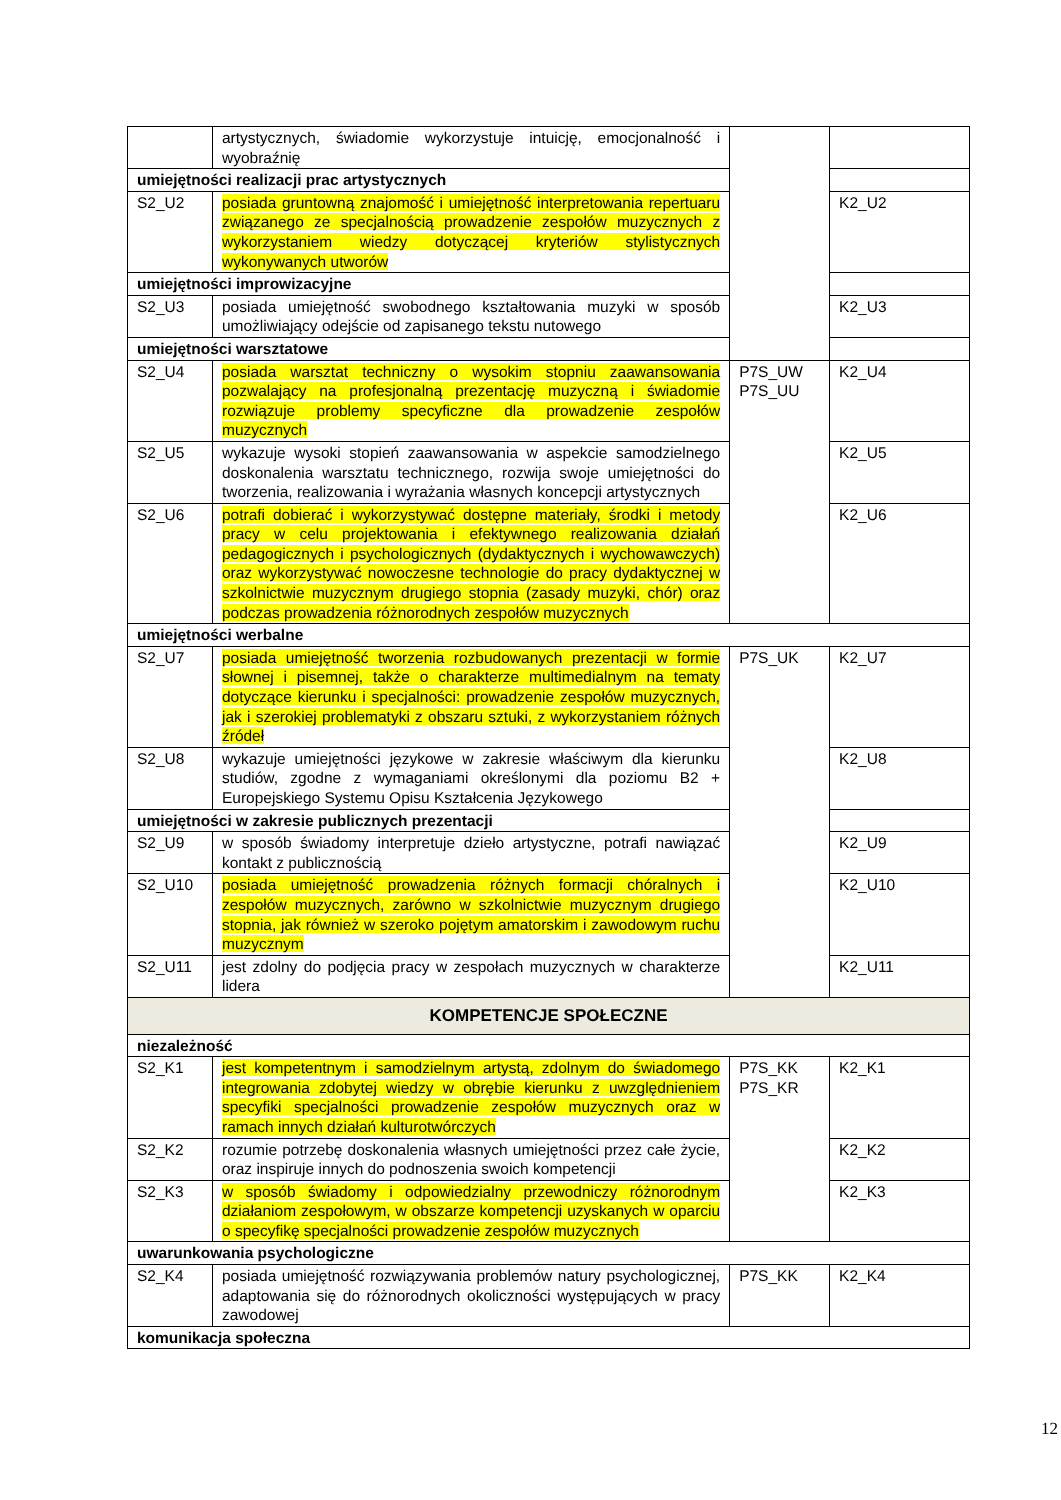| | artystycznych, świadomie wykorzystuje intuicję, emocjonalność i wyobraźnię | | |
| umiejętności realizacji prac artystycznych | | | |
| S2_U2 | posiada gruntowną znajomość i umiejętność interpretowania repertuaru związanego ze specjalnością prowadzenie zespołów muzycznych z wykorzystaniem wiedzy dotyczącej kryteriów stylistycznych wykonywanych utworów | | K2_U2 |
| umiejętności improwizacyjne | | | |
| S2_U3 | posiada umiejętność swobodnego kształtowania muzyki w sposób umożliwiający odejście od zapisanego tekstu nutowego | | K2_U3 |
| umiejętności warsztatowe | | | |
| S2_U4 | posiada warsztat techniczny o wysokim stopniu zaawansowania pozwalający na profesjonalną prezentację muzyczną i świadomie rozwiązuje problemy specyficzne dla prowadzenie zespołów muzycznych | P7S_UW P7S_UU | K2_U4 |
| S2_U5 | wykazuje wysoki stopień zaawansowania w aspekcie samodzielnego doskonalenia warsztatu technicznego, rozwija swoje umiejętności do tworzenia, realizowania i wyrażania własnych koncepcji artystycznych | | K2_U5 |
| S2_U6 | potrafi dobierać i wykorzystywać dostępne materiały, środki i metody pracy w celu projektowania i efektywnego realizowania działań pedagogicznych i psychologicznych (dydaktycznych i wychowawczych) oraz wykorzystywać nowoczesne technologie do pracy dydaktycznej w szkolnictwie muzycznym drugiego stopnia (zasady muzyki, chór) oraz podczas prowadzenia różnorodnych zespołów muzycznych | | K2_U6 |
| umiejętności werbalne | | | |
| S2_U7 | posiada umiejętność tworzenia rozbudowanych prezentacji w formie słownej i pisemnej, także o charakterze multimedialnym na tematy dotyczące kierunku i specjalności: prowadzenie zespołów muzycznych, jak i szerokiej problematyki z obszaru sztuki, z wykorzystaniem różnych źródeł | P7S_UK | K2_U7 |
| S2_U8 | wykazuje umiejętności językowe w zakresie właściwym dla kierunku studiów, zgodne z wymaganiami określonymi dla poziomu B2 + Europejskiego Systemu Opisu Kształcenia Językowego | | K2_U8 |
| umiejętności w zakresie publicznych prezentacji | | | |
| S2_U9 | w sposób świadomy interpretuje dzieło artystyczne, potrafi nawiązać kontakt z publicznością | | K2_U9 |
| S2_U10 | posiada umiejętność prowadzenia różnych formacji chóralnych i zespołów muzycznych, zarówno w szkolnictwie muzycznym drugiego stopnia, jak również w szeroko pojętym amatorskim i zawodowym ruchu muzycznym | | K2_U10 |
| S2_U11 | jest zdolny do podjęcia pracy w zespołach muzycznych w charakterze lidera | | K2_U11 |
| KOMPETENCJE SPOŁECZNE | | | |
| niezależność | | | |
| S2_K1 | jest kompetentnym i samodzielnym artystą, zdolnym do świadomego integrowania zdobytej wiedzy w obrębie kierunku z uwzględnieniem specyfiki specjalności prowadzenie zespołów muzycznych oraz w ramach innych działań kulturotwórczych | P7S_KK P7S_KR | K2_K1 |
| S2_K2 | rozumie potrzebę doskonalenia własnych umiejętności przez całe życie, oraz inspiruje innych do podnoszenia swoich kompetencji | | K2_K2 |
| S2_K3 | w sposób świadomy i odpowiedzialny przewodniczy różnorodnym działaniom zespołowym, w obszarze kompetencji uzyskanych w oparciu o specyfikę specjalności prowadzenie zespołów muzycznych | | K2_K3 |
| uwarunkowania psychologiczne | | | |
| S2_K4 | posiada umiejętność rozwiązywania problemów natury psychologicznej, adaptowania się do różnorodnych okoliczności występujących w pracy zawodowej | P7S_KK | K2_K4 |
| komunikacja społeczna | | | |
12